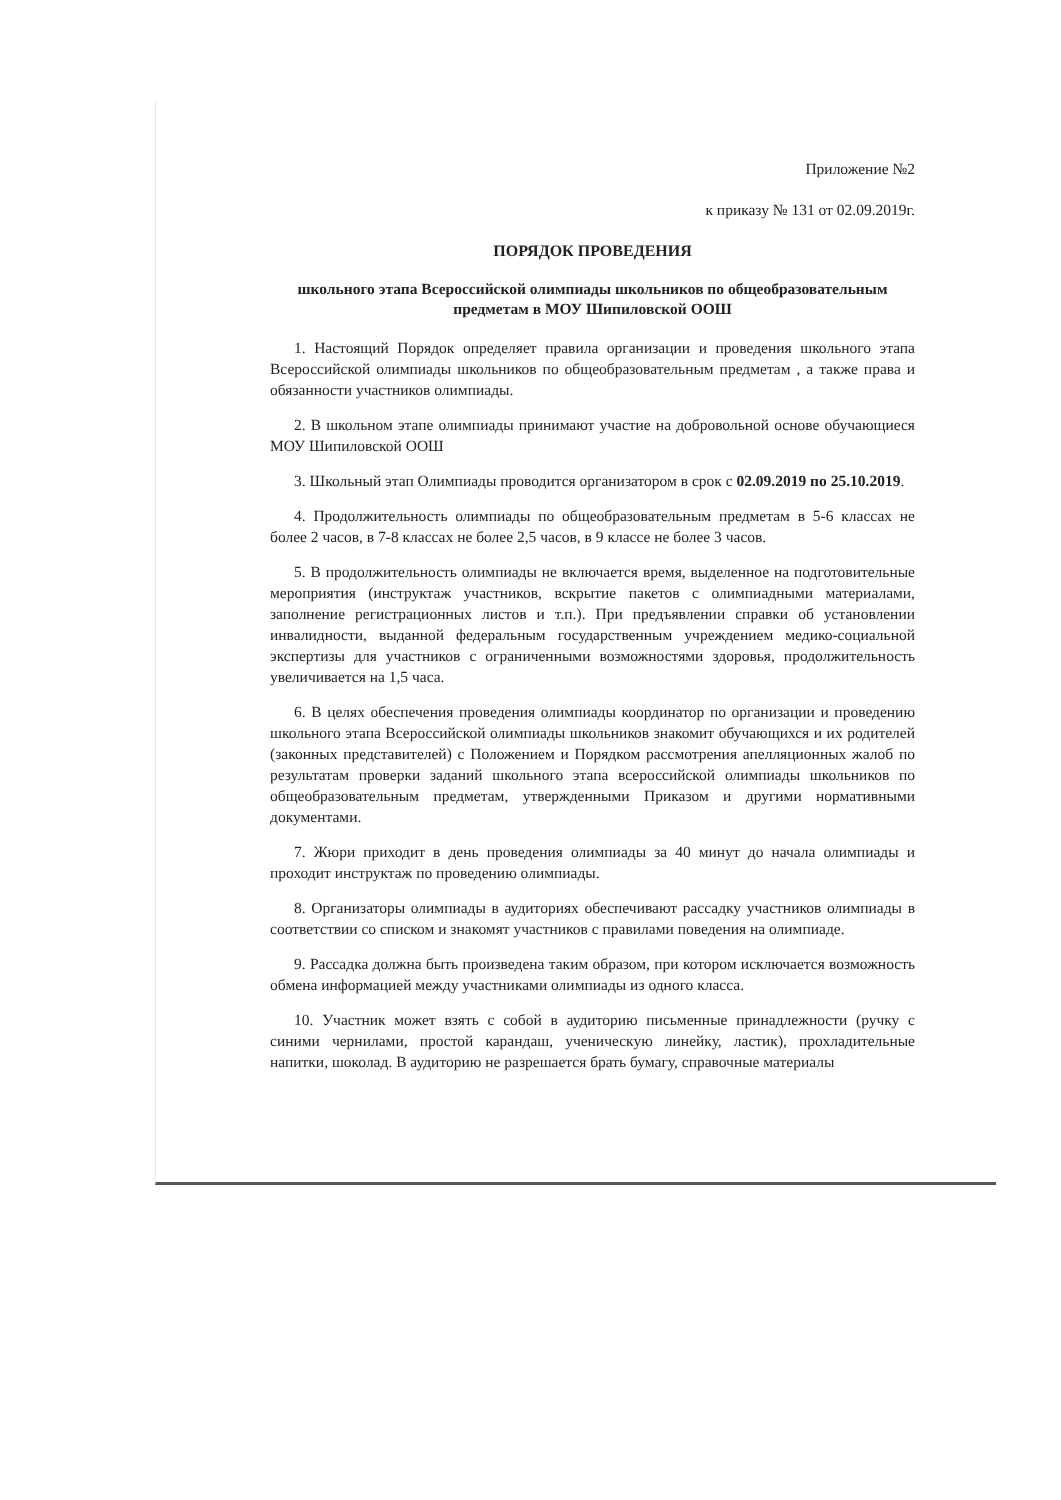Приложение №2
к приказу № 131 от 02.09.2019г.
ПОРЯДОК ПРОВЕДЕНИЯ
школьного этапа Всероссийской олимпиады школьников по общеобразовательным
предметам в МОУ Шипиловской ООШ
1. Настоящий Порядок определяет правила организации и проведения школьного этапа Всероссийской олимпиады школьников по общеобразовательным предметам , а также права и обязанности участников олимпиады.
2. В школьном этапе олимпиады принимают участие на добровольной основе обучающиеся МОУ Шипиловской ООШ
3. Школьный этап Олимпиады проводится организатором в срок с 02.09.2019 по 25.10.2019.
4. Продолжительность олимпиады по общеобразовательным предметам в 5-6 классах не более 2 часов, в 7-8 классах не более 2,5 часов, в 9 классе не более 3 часов.
5. В продолжительность олимпиады не включается время, выделенное на подготовительные мероприятия (инструктаж участников, вскрытие пакетов с олимпиадными материалами, заполнение регистрационных листов и т.п.). При предъявлении справки об установлении инвалидности, выданной федеральным государственным учреждением медико-социальной экспертизы для участников с ограниченными возможностями здоровья, продолжительность увеличивается на 1,5 часа.
6. В целях обеспечения проведения олимпиады координатор по организации и проведению школьного этапа Всероссийской олимпиады школьников знакомит обучающихся и их родителей (законных представителей) с Положением и Порядком рассмотрения апелляционных жалоб по результатам проверки заданий школьного этапа всероссийской олимпиады школьников по общеобразовательным предметам, утвержденными Приказом и другими нормативными документами.
7. Жюри приходит в день проведения олимпиады за 40 минут до начала олимпиады и проходит инструктаж по проведению олимпиады.
8. Организаторы олимпиады в аудиториях обеспечивают рассадку участников олимпиады в соответствии со списком и знакомят участников с правилами поведения на олимпиаде.
9. Рассадка должна быть произведена таким образом, при котором исключается возможность обмена информацией между участниками олимпиады из одного класса.
10. Участник может взять с собой в аудиторию письменные принадлежности (ручку с синими чернилами, простой карандаш, ученическую линейку, ластик), прохладительные напитки, шоколад. В аудиторию не разрешается брать бумагу, справочные материалы